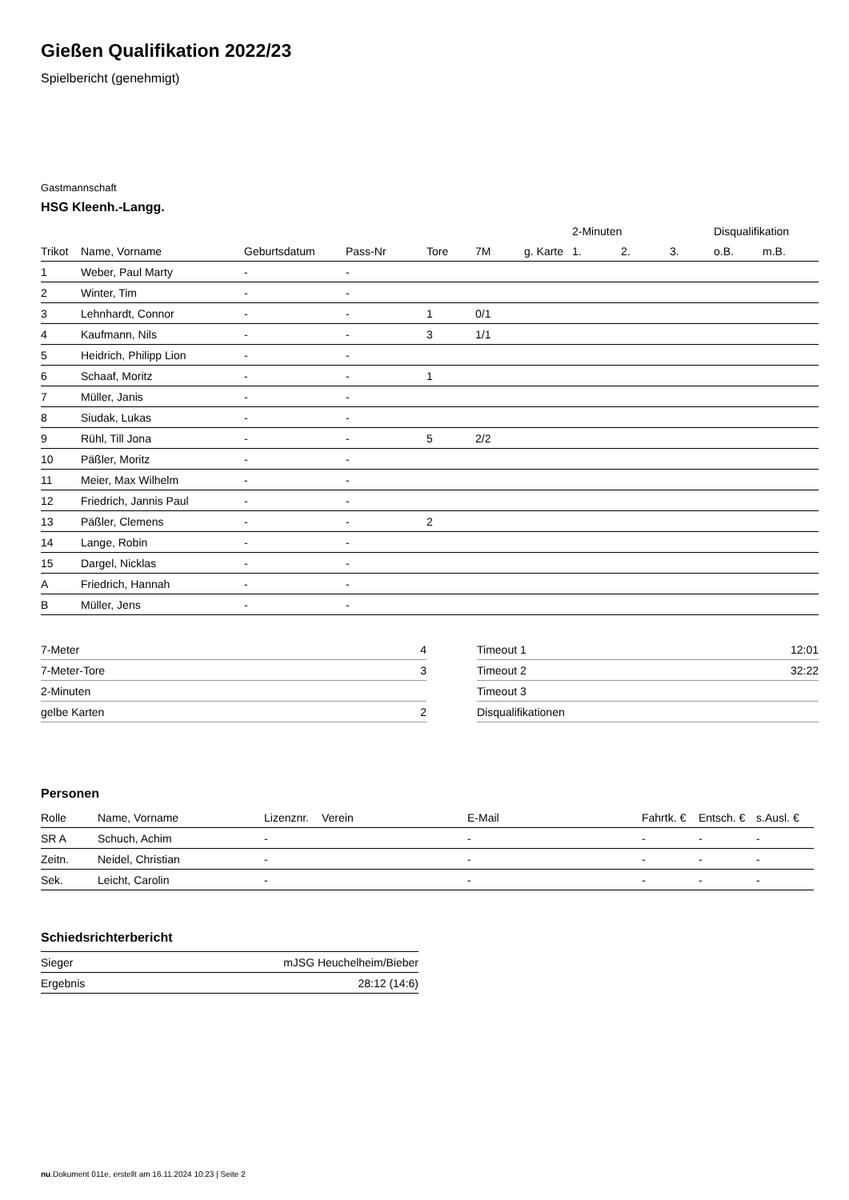Gießen Qualifikation 2022/23
Spielbericht (genehmigt)
Gastmannschaft
HSG Kleenh.-Langg.
| | | | | | | | 2-Minuten | | | Disqualifikation | |
| --- | --- | --- | --- | --- | --- | --- | --- | --- | --- | --- | --- |
| Trikot | Name, Vorname | Geburtsdatum | Pass-Nr | Tore | 7M | g. Karte | 1. | 2. | 3. | o.B. | m.B. |
| 1 | Weber, Paul Marty | - | - | | | | | | | | |
| 2 | Winter, Tim | - | - | | | | | | | | |
| 3 | Lehnhardt, Connor | - | - | 1 | 0/1 | | | | | | |
| 4 | Kaufmann, Nils | - | - | 3 | 1/1 | | | | | | |
| 5 | Heidrich, Philipp Lion | - | - | | | | | | | | |
| 6 | Schaaf, Moritz | - | - | 1 | | | | | | | |
| 7 | Müller, Janis | - | - | | | | | | | | |
| 8 | Siudak, Lukas | - | - | | | | | | | | |
| 9 | Rühl, Till Jona | - | - | 5 | 2/2 | | | | | | |
| 10 | Päßler, Moritz | - | - | | | | | | | | |
| 11 | Meier, Max Wilhelm | - | - | | | | | | | | |
| 12 | Friedrich, Jannis Paul | - | - | | | | | | | | |
| 13 | Päßler, Clemens | - | - | 2 | | | | | | | |
| 14 | Lange, Robin | - | - | | | | | | | | |
| 15 | Dargel, Nicklas | - | - | | | | | | | | |
| A | Friedrich, Hannah | - | - | | | | | | | | |
| B | Müller, Jens | - | - | | | | | | | | |
| 7-Meter | 4 |
| 7-Meter-Tore | 3 |
| 2-Minuten | |
| gelbe Karten | 2 |
| Timeout 1 | 12:01 |
| Timeout 2 | 32:22 |
| Timeout 3 | |
| Disqualifikationen | |
Personen
| Rolle | Name, Vorname | Lizenznr. | Verein | E-Mail | Fahrtk. € | Entsch. € | s.Ausl. € |
| --- | --- | --- | --- | --- | --- | --- | --- |
| SR A | Schuch, Achim | - | | - | - | - | - |
| Zeitn. | Neidel, Christian | - | | - | - | - | - |
| Sek. | Leicht, Carolin | - | | - | - | - | - |
Schiedsrichterbericht
| Sieger | mJSG Heuchelheim/Bieber |
| Ergebnis | 28:12 (14:6) |
nu.Dokument 011e, erstellt am 16.11.2024 10:23 | Seite 2